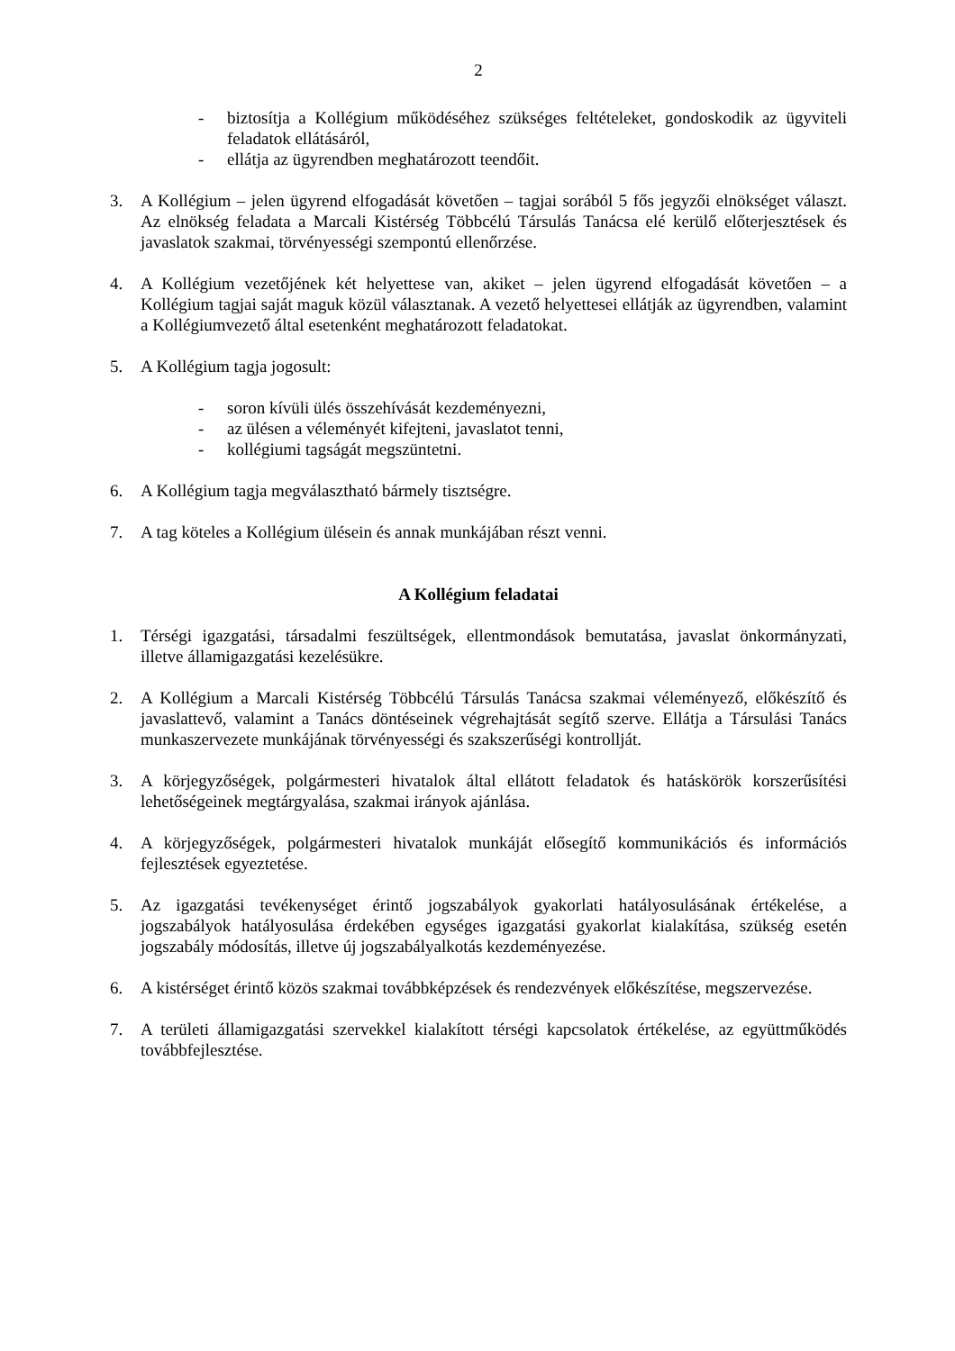2
- biztosítja a Kollégium működéséhez szükséges feltételeket, gondoskodik az ügyviteli feladatok ellátásáról,
- ellátja az ügyrendben meghatározott teendőit.
3. A Kollégium – jelen ügyrend elfogadását követően – tagjai sorából 5 fős jegyzői elnökséget választ. Az elnökség feladata a Marcali Kistérség Többcélú Társulás Tanácsa elé kerülő előterjesztések és javaslatok szakmai, törvényességi szempontú ellenőrzése.
4. A Kollégium vezetőjének két helyettese van, akiket – jelen ügyrend elfogadását követően – a Kollégium tagjai saját maguk közül választanak. A vezető helyettesei ellátják az ügyrendben, valamint a Kollégiumvezető által esetenként meghatározott feladatokat.
5. A Kollégium tagja jogosult:
- soron kívüli ülés összehívását kezdeményezni,
- az ülésen a véleményét kifejteni, javaslatot tenni,
- kollégiumi tagságát megszüntetni.
6. A Kollégium tagja megválasztható bármely tisztségre.
7. A tag köteles a Kollégium ülésein és annak munkájában részt venni.
A Kollégium feladatai
1. Térségi igazgatási, társadalmi feszültségek, ellentmondások bemutatása, javaslat önkormányzati, illetve államigazgatási kezelésükre.
2. A Kollégium a Marcali Kistérség Többcélú Társulás Tanácsa szakmai véleményező, előkészítő és javaslattevő, valamint a Tanács döntéseinek végrehajtását segítő szerve. Ellátja a Társulási Tanács munkaszervezete munkájának törvényességi és szakszerűségi kontrollját.
3. A körjegyzőségek, polgármesteri hivatalok által ellátott feladatok és hatáskörök korszerűsítési lehetőségeinek megtárgyalása, szakmai irányok ajánlása.
4. A körjegyzőségek, polgármesteri hivatalok munkáját elősegítő kommunikációs és információs fejlesztések egyeztetése.
5. Az igazgatási tevékenységet érintő jogszabályok gyakorlati hatályosulásának értékelése, a jogszabályok hatályosulása érdekében egységes igazgatási gyakorlat kialakítása, szükség esetén jogszabály módosítás, illetve új jogszabályalkotás kezdeményezése.
6. A kistérséget érintő közös szakmai továbbképzések és rendezvények előkészítése, megszervezése.
7. A területi államigazgatási szervekkel kialakított térségi kapcsolatok értékelése, az együttműködés továbbfejlesztése.